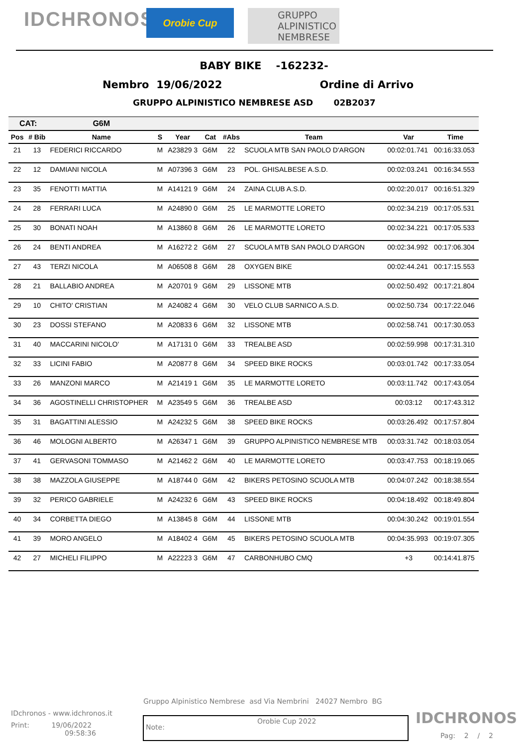IDCHRONOS
Orobie Cup
GRUPPO
ALPINISTICO
NEMBRESE
BABY BIKE -162232-
Nembro 19/06/2022 Ordine di Arrivo
GRUPPO ALPINISTICO NEMBRESE ASD 02B2037
| CAT: | | G6M | | | | | | | |
| --- | --- | --- | --- | --- | --- | --- | --- | --- | --- |
| Pos | # Bib | Name | S | Year | Cat | #Abs | Team | Var | Time |
| 21 | 13 | FEDERICI RICCARDO | M | A23829 3 | G6M | 22 | SCUOLA MTB SAN PAOLO D'ARGON | 00:02:01.741 | 00:16:33.053 |
| 22 | 12 | DAMIANI NICOLA | M | A07396 3 | G6M | 23 | POL. GHISALBESE A.S.D. | 00:02:03.241 | 00:16:34.553 |
| 23 | 35 | FENOTTI MATTIA | M | A14121 9 | G6M | 24 | ZAINA CLUB A.S.D. | 00:02:20.017 | 00:16:51.329 |
| 24 | 28 | FERRARI LUCA | M | A24890 0 | G6M | 25 | LE MARMOTTE LORETO | 00:02:34.219 | 00:17:05.531 |
| 25 | 30 | BONATI NOAH | M | A13860 8 | G6M | 26 | LE MARMOTTE LORETO | 00:02:34.221 | 00:17:05.533 |
| 26 | 24 | BENTI ANDREA | M | A16272 2 | G6M | 27 | SCUOLA MTB SAN PAOLO D'ARGON | 00:02:34.992 | 00:17:06.304 |
| 27 | 43 | TERZI NICOLA | M | A06508 8 | G6M | 28 | OXYGEN BIKE | 00:02:44.241 | 00:17:15.553 |
| 28 | 21 | BALLABIO ANDREA | M | A20701 9 | G6M | 29 | LISSONE MTB | 00:02:50.492 | 00:17:21.804 |
| 29 | 10 | CHITO' CRISTIAN | M | A24082 4 | G6M | 30 | VELO CLUB SARNICO A.S.D. | 00:02:50.734 | 00:17:22.046 |
| 30 | 23 | DOSSI STEFANO | M | A20833 6 | G6M | 32 | LISSONE MTB | 00:02:58.741 | 00:17:30.053 |
| 31 | 40 | MACCARINI NICOLO' | M | A17131 0 | G6M | 33 | TREALBE ASD | 00:02:59.998 | 00:17:31.310 |
| 32 | 33 | LICINI FABIO | M | A20877 8 | G6M | 34 | SPEED BIKE ROCKS | 00:03:01.742 | 00:17:33.054 |
| 33 | 26 | MANZONI MARCO | M | A21419 1 | G6M | 35 | LE MARMOTTE LORETO | 00:03:11.742 | 00:17:43.054 |
| 34 | 36 | AGOSTINELLI CHRISTOPHER | M | A23549 5 | G6M | 36 | TREALBE ASD | 00:03:12 | 00:17:43.312 |
| 35 | 31 | BAGATTINI ALESSIO | M | A24232 5 | G6M | 38 | SPEED BIKE ROCKS | 00:03:26.492 | 00:17:57.804 |
| 36 | 46 | MOLOGNI ALBERTO | M | A26347 1 | G6M | 39 | GRUPPO ALPINISTICO NEMBRESE MTB | 00:03:31.742 | 00:18:03.054 |
| 37 | 41 | GERVASONI TOMMASO | M | A21462 2 | G6M | 40 | LE MARMOTTE LORETO | 00:03:47.753 | 00:18:19.065 |
| 38 | 38 | MAZZOLA GIUSEPPE | M | A18744 0 | G6M | 42 | BIKERS PETOSINO SCUOLA MTB | 00:04:07.242 | 00:18:38.554 |
| 39 | 32 | PERICO GABRIELE | M | A24232 6 | G6M | 43 | SPEED BIKE ROCKS | 00:04:18.492 | 00:18:49.804 |
| 40 | 34 | CORBETTA DIEGO | M | A13845 8 | G6M | 44 | LISSONE MTB | 00:04:30.242 | 00:19:01.554 |
| 41 | 39 | MORO ANGELO | M | A18402 4 | G6M | 45 | BIKERS PETOSINO SCUOLA MTB | 00:04:35.993 | 00:19:07.305 |
| 42 | 27 | MICHELI FILIPPO | M | A22223 3 | G6M | 47 | CARBONHUBO CMQ | +3 | 00:14:41.875 |
Gruppo Alpinistico Nembrese asd Via Nembrini 24027 Nembro BG
IDchronos - www.idchronos.it
Print: 19/06/2022
09:58:36
Note:
Orobie Cup 2022
IDCHRONOS
Pag: 2 / 2